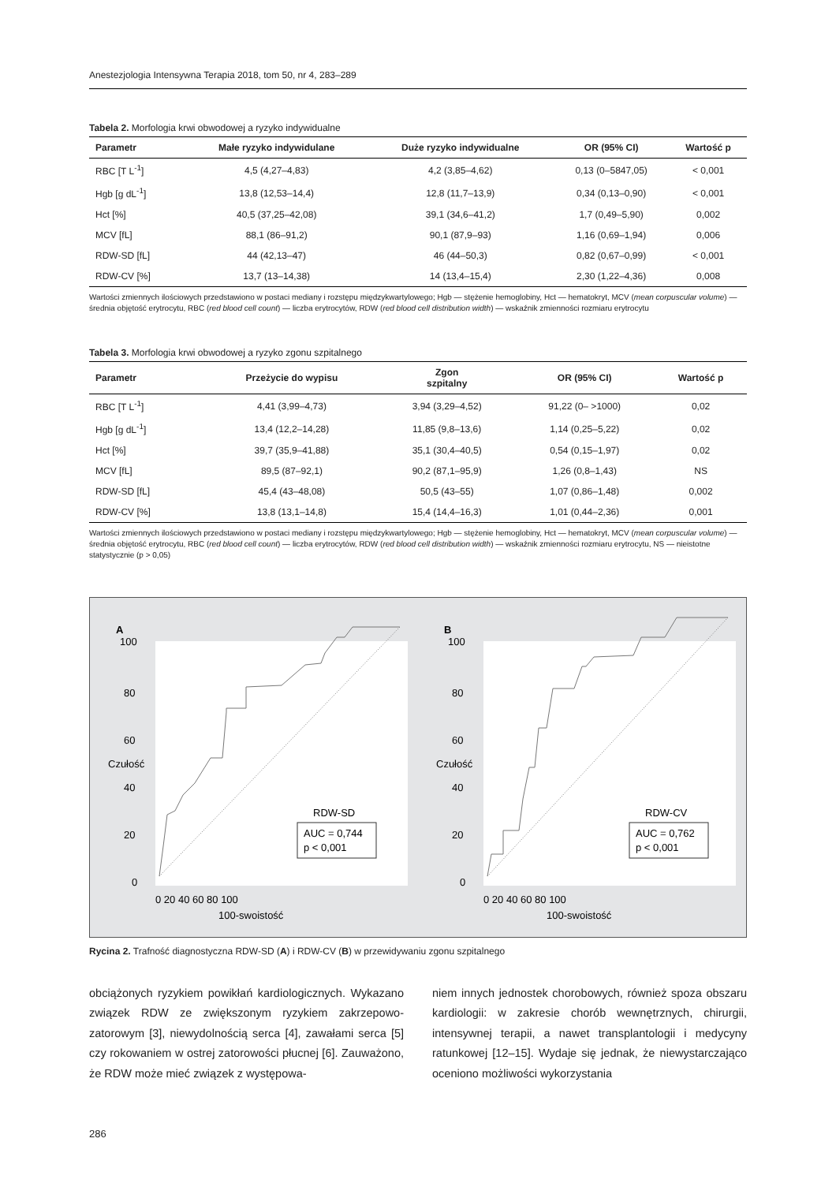Anestezjologia Intensywna Terapia 2018, tom 50, nr 4, 283–289
Tabela 2. Morfologia krwi obwodowej a ryzyko indywidualne
| Parametr | Małe ryzyko indywidulane | Duże ryzyko indywidualne | OR (95% CI) | Wartość p |
| --- | --- | --- | --- | --- |
| RBC [T L<sup>-1</sup>] | 4,5 (4,27–4,83) | 4,2 (3,85–4,62) | 0,13 (0–5847,05) | < 0,001 |
| Hgb [g dL<sup>-1</sup>] | 13,8 (12,53–14,4) | 12,8 (11,7–13,9) | 0,34 (0,13–0,90) | < 0,001 |
| Hct [%] | 40,5 (37,25–42,08) | 39,1 (34,6–41,2) | 1,7 (0,49–5,90) | 0,002 |
| MCV [fL] | 88,1 (86–91,2) | 90,1 (87,9–93) | 1,16 (0,69–1,94) | 0,006 |
| RDW-SD [fL] | 44 (42,13–47) | 46 (44–50,3) | 0,82 (0,67–0,99) | < 0,001 |
| RDW-CV [%] | 13,7 (13–14,38) | 14 (13,4–15,4) | 2,30 (1,22–4,36) | 0,008 |
Wartości zmiennych ilościowych przedstawiono w postaci mediany i rozstępu międzykwartylowego; Hgb — stężenie hemoglobiny, Hct — hematokryt, MCV (mean corpuscular volume) — średnia objętość erytrocytu, RBC (red blood cell count) — liczba erytrocytów, RDW (red blood cell distribution width) — wskaźnik zmienności rozmiaru erytrocytu
Tabela 3. Morfologia krwi obwodowej a ryzyko zgonu szpitalnego
| Parametr | Przeżycie do wypisu | Zgon szpitalny | OR (95% CI) | Wartość p |
| --- | --- | --- | --- | --- |
| RBC [T L<sup>-1</sup>] | 4,41 (3,99–4,73) | 3,94 (3,29–4,52) | 91,22 (0– >1000) | 0,02 |
| Hgb [g dL<sup>-1</sup>] | 13,4 (12,2–14,28) | 11,85 (9,8–13,6) | 1,14 (0,25–5,22) | 0,02 |
| Hct [%] | 39,7 (35,9–41,88) | 35,1 (30,4–40,5) | 0,54 (0,15–1,97) | 0,02 |
| MCV [fL] | 89,5 (87–92,1) | 90,2 (87,1–95,9) | 1,26 (0,8–1,43) | NS |
| RDW-SD [fL] | 45,4 (43–48,08) | 50,5 (43–55) | 1,07 (0,86–1,48) | 0,002 |
| RDW-CV [%] | 13,8 (13,1–14,8) | 15,4 (14,4–16,3) | 1,01 (0,44–2,36) | 0,001 |
Wartości zmiennych ilościowych przedstawiono w postaci mediany i rozstępu międzykwartylowego; Hgb — stężenie hemoglobiny, Hct — hematokryt, MCV (mean corpuscular volume) — średnia objętość erytrocytu, RBC (red blood cell count) — liczba erytrocytów, RDW (red blood cell distribution width) — wskaźnik zmienności rozmiaru erytrocytu, NS — nieistotne statystycznie (p > 0,05)
A
100
80
60
40
20
0
RDW-SD
AUC = 0,744
p < 0,001
0 20 40 60 80 100
100-swoistość
Czułość
B
100
80
60
40
20
0
RDW-CV
AUC = 0,762
p < 0,001
0 20 40 60 80 100
100-swoistość
Czułość
Rycina 2. Trafność diagnostyczna RDW-SD (A) i RDW-CV (B) w przewidywaniu zgonu szpitalnego
obciążonych ryzykiem powikłań kardiologicznych. Wykazano związek RDW ze zwiększonym ryzykiem zakrzepowo-zatorowym [3], niewydolnością serca [4], zawałami serca [5] czy rokowaniem w ostrej zatorowości płucnej [6]. Zauważono, że RDW może mieć związek z występowa-
niem innych jednostek chorobowych, również spoza obszaru kardiologii: w zakresie chorób wewnętrznych, chirurgii, intensywnej terapii, a nawet transplantologii i medycyny ratunkowej [12–15]. Wydaje się jednak, że niewystarczająco oceniono możliwości wykorzystania
286